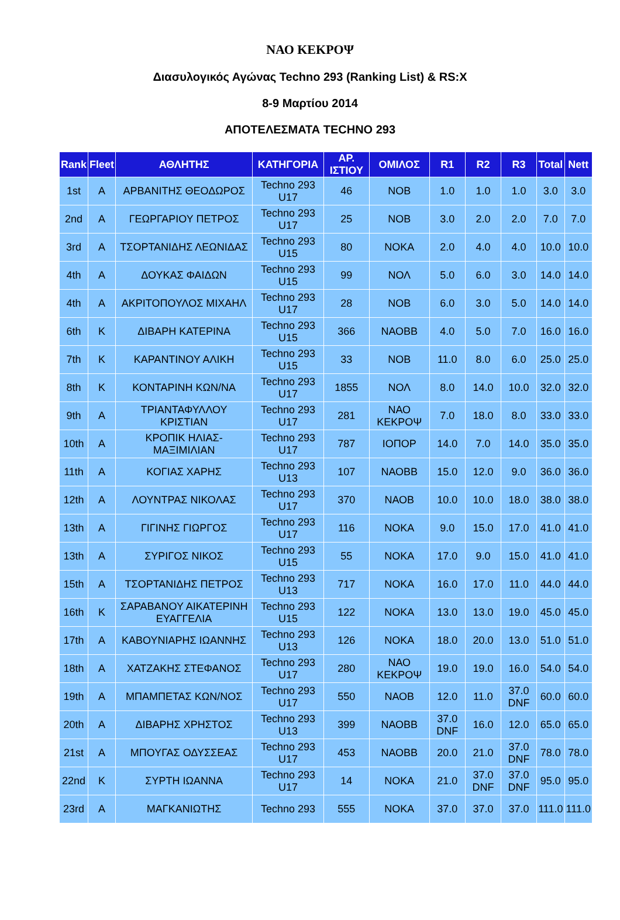ΝΑΟ ΚΕΚΡΟΨ
Διασυλογικός Αγώνας Techno 293 (Ranking List) & RS:X
8-9 Μαρτίου 2014
ΑΠΟΤΕΛΕΣΜΑΤΑ TECHNO 293
| Rank | Fleet | ΑΘΛΗΤΗΣ | ΚΑΤΗΓΟΡΙΑ | ΑΡ. ΙΣΤΙΟΥ | ΟΜΙΛΟΣ | R1 | R2 | R3 | Total | Nett |
| --- | --- | --- | --- | --- | --- | --- | --- | --- | --- | --- |
| 1st | A | ΑΡΒΑΝΙΤΗΣ ΘΕΟΔΩΡΟΣ | Techno 293 U17 | 46 | ΝΟΒ | 1.0 | 1.0 | 1.0 | 3.0 | 3.0 |
| 2nd | A | ΓΕΩΡΓΑΡΙΟΥ ΠΕΤΡΟΣ | Techno 293 U17 | 25 | ΝΟΒ | 3.0 | 2.0 | 2.0 | 7.0 | 7.0 |
| 3rd | A | ΤΣΟΡΤΑΝΙΔΗΣ ΛΕΩΝΙΔΑΣ | Techno 293 U15 | 80 | ΝΟΚΑ | 2.0 | 4.0 | 4.0 | 10.0 | 10.0 |
| 4th | A | ΔΟΥΚΑΣ ΦΑΙΔΩΝ | Techno 293 U15 | 99 | ΝΟΛ | 5.0 | 6.0 | 3.0 | 14.0 | 14.0 |
| 4th | A | ΑΚΡΙΤΟΠΟΥΛΟΣ ΜΙΧΑΗΛ | Techno 293 U17 | 28 | ΝΟΒ | 6.0 | 3.0 | 5.0 | 14.0 | 14.0 |
| 6th | K | ΔΙΒΑΡΗ ΚΑΤΕΡΙΝΑ | Techno 293 U15 | 366 | ΝΑΟΒΒ | 4.0 | 5.0 | 7.0 | 16.0 | 16.0 |
| 7th | K | ΚΑΡΑΝΤΙΝΟΥ ΑΛΙΚΗ | Techno 293 U15 | 33 | ΝΟΒ | 11.0 | 8.0 | 6.0 | 25.0 | 25.0 |
| 8th | K | ΚΟΝΤΑΡΙΝΗ ΚΩΝ/ΝΑ | Techno 293 U17 | 1855 | ΝΟΛ | 8.0 | 14.0 | 10.0 | 32.0 | 32.0 |
| 9th | A | ΤΡΙΑΝΤΑΦΥΛΛΟΥ ΚΡΙΣΤΙΑΝ | Techno 293 U17 | 281 | ΝΑΟ ΚΕΚΡΟΨ | 7.0 | 18.0 | 8.0 | 33.0 | 33.0 |
| 10th | A | ΚΡΟΠΙΚ ΗΛΙΑΣ-ΜΑΞΙΜΙΛΙΑΝ | Techno 293 U17 | 787 | ΙΟΠΟΡ | 14.0 | 7.0 | 14.0 | 35.0 | 35.0 |
| 11th | A | ΚΟΓΙΑΣ ΧΑΡΗΣ | Techno 293 U13 | 107 | ΝΑΟΒΒ | 15.0 | 12.0 | 9.0 | 36.0 | 36.0 |
| 12th | A | ΛΟΥΝΤΡΑΣ ΝΙΚΟΛΑΣ | Techno 293 U17 | 370 | ΝΑΟΒ | 10.0 | 10.0 | 18.0 | 38.0 | 38.0 |
| 13th | A | ΓΙΓΙΝΗΣ ΓΙΩΡΓΟΣ | Techno 293 U17 | 116 | ΝΟΚΑ | 9.0 | 15.0 | 17.0 | 41.0 | 41.0 |
| 13th | A | ΣΥΡΙΓΟΣ ΝΙΚΟΣ | Techno 293 U15 | 55 | ΝΟΚΑ | 17.0 | 9.0 | 15.0 | 41.0 | 41.0 |
| 15th | A | ΤΣΟΡΤΑΝΙΔΗΣ ΠΕΤΡΟΣ | Techno 293 U13 | 717 | ΝΟΚΑ | 16.0 | 17.0 | 11.0 | 44.0 | 44.0 |
| 16th | K | ΣΑΡΑΒΑΝΟΥ ΑΙΚΑΤΕΡΙΝΗ ΕΥΑΓΓΕΛΙΑ | Techno 293 U15 | 122 | ΝΟΚΑ | 13.0 | 13.0 | 19.0 | 45.0 | 45.0 |
| 17th | A | ΚΑΒΟΥΝΙΑΡΗΣ ΙΩΑΝΝΗΣ | Techno 293 U13 | 126 | ΝΟΚΑ | 18.0 | 20.0 | 13.0 | 51.0 | 51.0 |
| 18th | A | ΧΑΤΖΑΚΗΣ ΣΤΕΦΑΝΟΣ | Techno 293 U17 | 280 | ΝΑΟ ΚΕΚΡΟΨ | 19.0 | 19.0 | 16.0 | 54.0 | 54.0 |
| 19th | A | ΜΠΑΜΠΕΤΑΣ ΚΩΝ/ΝΟΣ | Techno 293 U17 | 550 | ΝΑΟΒ | 12.0 | 11.0 | 37.0 DNF | 60.0 | 60.0 |
| 20th | A | ΔΙΒΑΡΗΣ ΧΡΗΣΤΟΣ | Techno 293 U13 | 399 | ΝΑΟΒΒ | 37.0 DNF | 16.0 | 12.0 | 65.0 | 65.0 |
| 21st | A | ΜΠΟΥΓΑΣ ΟΔΥΣΣΕΑΣ | Techno 293 U17 | 453 | ΝΑΟΒΒ | 20.0 | 21.0 | 37.0 DNF | 78.0 | 78.0 |
| 22nd | K | ΣΥΡΤΗ ΙΩΑΝΝΑ | Techno 293 U17 | 14 | ΝΟΚΑ | 21.0 | 37.0 DNF | 37.0 DNF | 95.0 | 95.0 |
| 23rd | A | ΜΑΓΚΑΝΙΩΤΗΣ | Techno 293 | 555 | ΝΟΚΑ | 37.0 | 37.0 | 37.0 | 111.0 | 111.0 |